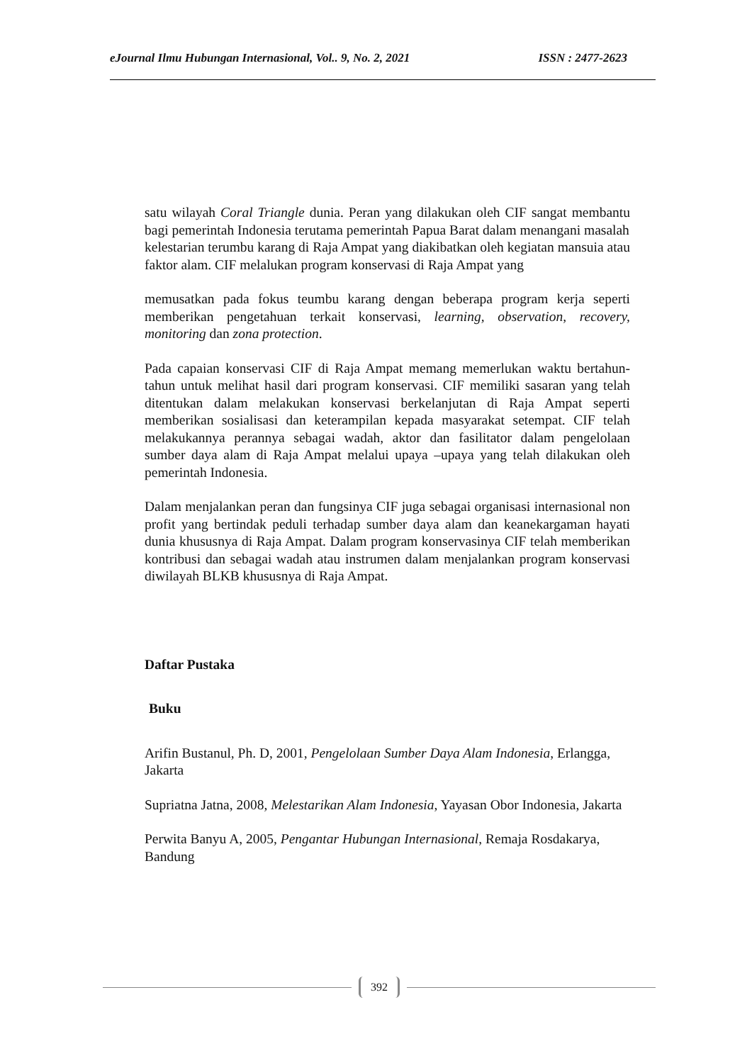eJournal Ilmu Hubungan Internasional, Vol.. 9, No. 2, 2021 ISSN : 2477-2623
satu wilayah Coral Triangle dunia. Peran yang dilakukan oleh CIF sangat membantu bagi pemerintah Indonesia terutama pemerintah Papua Barat dalam menangani masalah
kelestarian terumbu karang di Raja Ampat yang diakibatkan oleh kegiatan mansuia atau faktor alam. CIF melalukan program konservasi di Raja Ampat yang
memusatkan pada fokus teumbu karang dengan beberapa program kerja seperti memberikan pengetahuan terkait konservasi, learning, observation, recovery, monitoring dan zona protection.
Pada capaian konservasi CIF di Raja Ampat memang memerlukan waktu bertahun- tahun untuk melihat hasil dari program konservasi. CIF memiliki sasaran yang telah ditentukan dalam melakukan konservasi berkelanjutan di Raja Ampat seperti memberikan sosialisasi dan keterampilan kepada masyarakat setempat. CIF telah melakukannya perannya sebagai wadah, aktor dan fasilitator dalam pengelolaan sumber daya alam di Raja Ampat melalui upaya –upaya yang telah dilakukan oleh pemerintah Indonesia.
Dalam menjalankan peran dan fungsinya CIF juga sebagai organisasi internasional non profit yang bertindak peduli terhadap sumber daya alam dan keanekargaman hayati dunia khususnya di Raja Ampat. Dalam program konservasinya CIF telah memberikan kontribusi dan sebagai wadah atau instrumen dalam menjalankan program konservasi diwilayah BLKB khususnya di Raja Ampat.
Daftar Pustaka
Buku
Arifin Bustanul, Ph. D, 2001, Pengelolaan Sumber Daya Alam Indonesia, Erlangga, Jakarta
Supriatna Jatna, 2008, Melestarikan Alam Indonesia, Yayasan Obor Indonesia, Jakarta
Perwita Banyu A, 2005, Pengantar Hubungan Internasional, Remaja Rosdakarya, Bandung
392